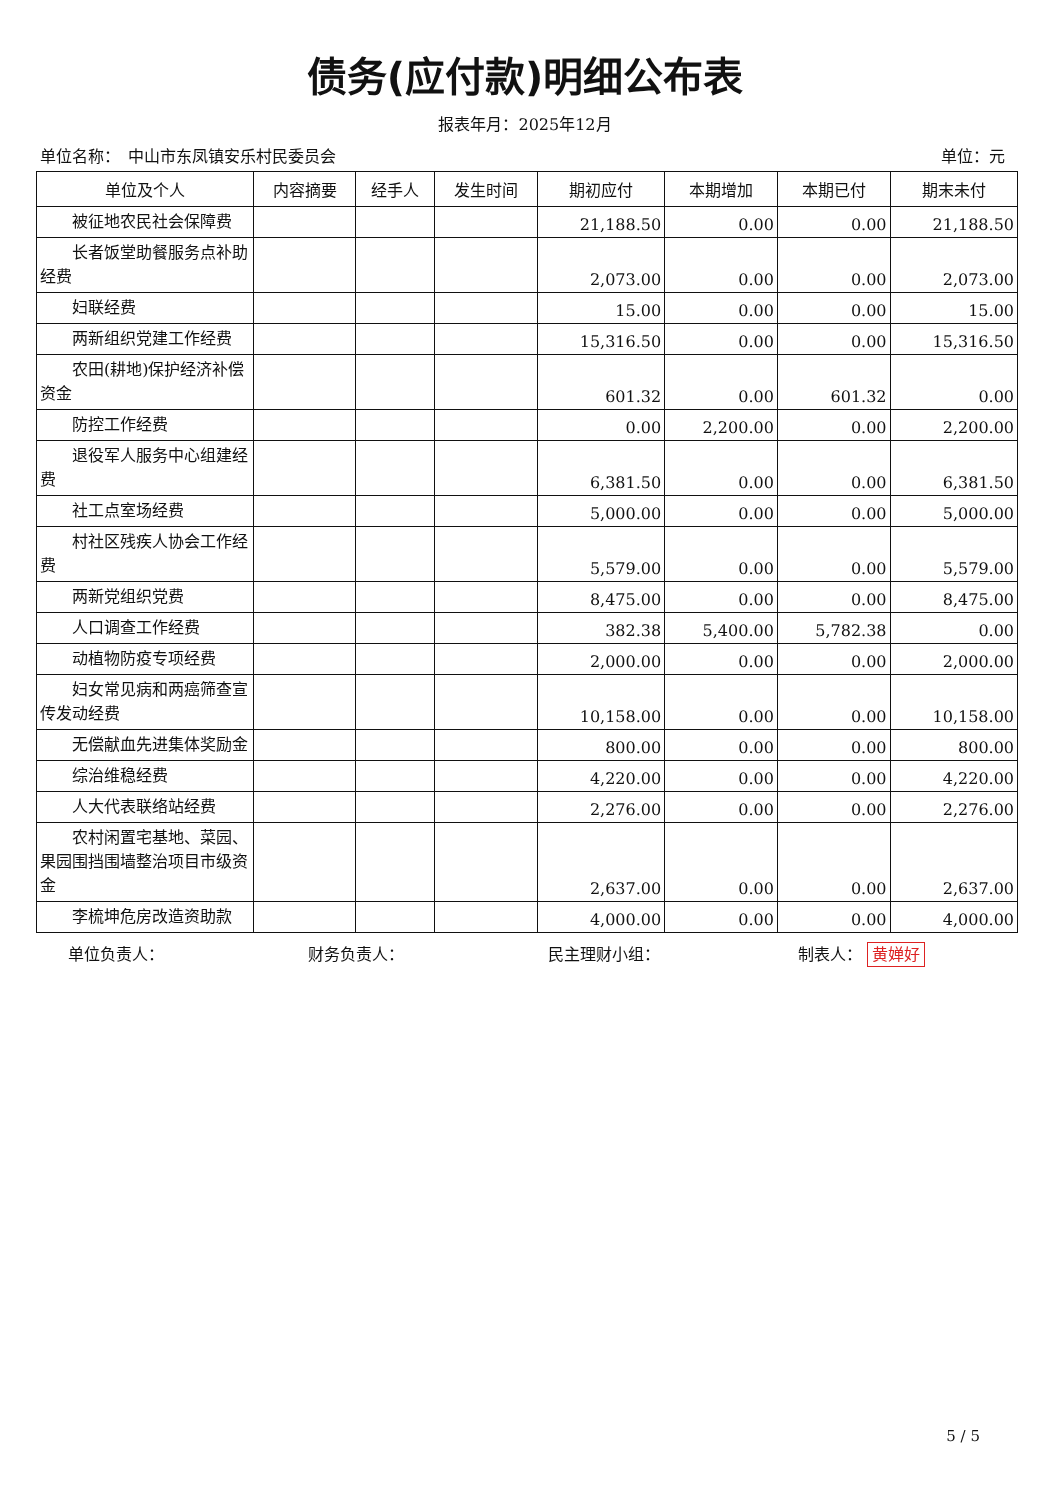债务(应付款)明细公布表
报表年月：2025年12月
单位名称：　中山市东凤镇安乐村民委员会 单位：元
| 单位及个人 | 内容摘要 | 经手人 | 发生时间 | 期初应付 | 本期增加 | 本期已付 | 期末未付 |
| --- | --- | --- | --- | --- | --- | --- | --- |
| 被征地农民社会保障费 | | | | 21,188.50 | 0.00 | 0.00 | 21,188.50 |
| 长者饭堂助餐服务点补助经费 | | | | 2,073.00 | 0.00 | 0.00 | 2,073.00 |
| 妇联经费 | | | | 15.00 | 0.00 | 0.00 | 15.00 |
| 两新组织党建工作经费 | | | | 15,316.50 | 0.00 | 0.00 | 15,316.50 |
| 农田(耕地)保护经济补偿资金 | | | | 601.32 | 0.00 | 601.32 | 0.00 |
| 防控工作经费 | | | | 0.00 | 2,200.00 | 0.00 | 2,200.00 |
| 退役军人服务中心组建经费 | | | | 6,381.50 | 0.00 | 0.00 | 6,381.50 |
| 社工点室场经费 | | | | 5,000.00 | 0.00 | 0.00 | 5,000.00 |
| 村社区残疾人协会工作经费 | | | | 5,579.00 | 0.00 | 0.00 | 5,579.00 |
| 两新党组织党费 | | | | 8,475.00 | 0.00 | 0.00 | 8,475.00 |
| 人口调查工作经费 | | | | 382.38 | 5,400.00 | 5,782.38 | 0.00 |
| 动植物防疫专项经费 | | | | 2,000.00 | 0.00 | 0.00 | 2,000.00 |
| 妇女常见病和两癌筛查宣传发动经费 | | | | 10,158.00 | 0.00 | 0.00 | 10,158.00 |
| 无偿献血先进集体奖励金 | | | | 800.00 | 0.00 | 0.00 | 800.00 |
| 综治维稳经费 | | | | 4,220.00 | 0.00 | 0.00 | 4,220.00 |
| 人大代表联络站经费 | | | | 2,276.00 | 0.00 | 0.00 | 2,276.00 |
| 农村闲置宅基地、菜园、果园围挡围墙整治项目市级资金 | | | | 2,637.00 | 0.00 | 0.00 | 2,637.00 |
| 李梳坤危房改造资助款 | | | | 4,000.00 | 0.00 | 0.00 | 4,000.00 |
单位负责人： 财务负责人： 民主理财小组： 制表人： 黄婵好
5 / 5